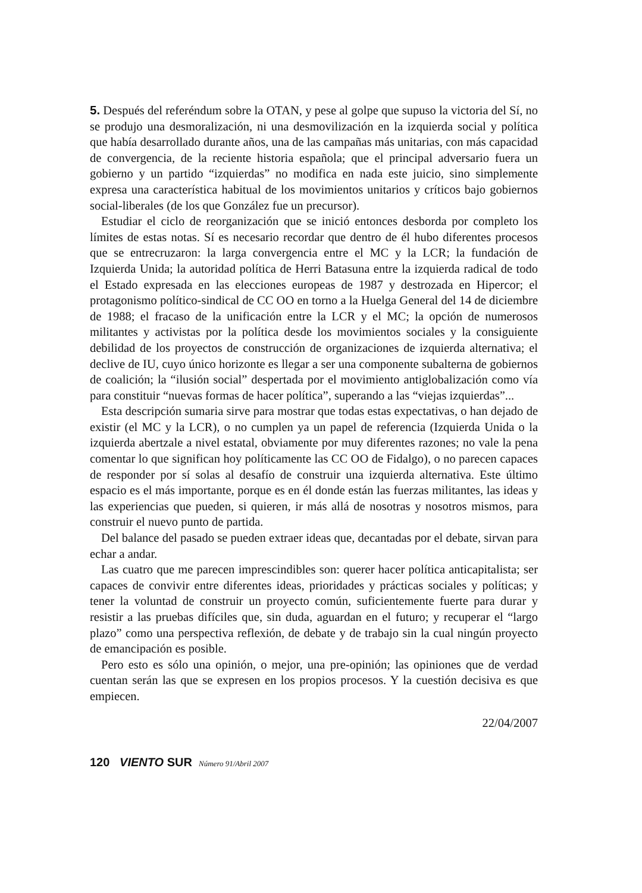5. Después del referéndum sobre la OTAN, y pese al golpe que supuso la victoria del Sí, no se produjo una desmoralización, ni una desmovilización en la izquierda social y política que había desarrollado durante años, una de las campañas más unitarias, con más capacidad de convergencia, de la reciente historia española; que el principal adversario fuera un gobierno y un partido “izquierdas” no modifica en nada este juicio, sino simplemente expresa una característica habitual de los movimientos unitarios y críticos bajo gobiernos social-liberales (de los que González fue un precursor).
Estudiar el ciclo de reorganización que se inició entonces desborda por completo los límites de estas notas. Sí es necesario recordar que dentro de él hubo diferentes procesos que se entrecruzaron: la larga convergencia entre el MC y la LCR; la fundación de Izquierda Unida; la autoridad política de Herri Batasuna entre la izquierda radical de todo el Estado expresada en las elecciones europeas de 1987 y destrozada en Hipercor; el protagonismo político-sindical de CC OO en torno a la Huelga General del 14 de diciembre de 1988; el fracaso de la unificación entre la LCR y el MC; la opción de numerosos militantes y activistas por la política desde los movimientos sociales y la consiguiente debilidad de los proyectos de construcción de organizaciones de izquierda alternativa; el declive de IU, cuyo único horizonte es llegar a ser una componente subalterna de gobiernos de coalición; la “ilusión social” despertada por el movimiento antiglobalización como vía para constituir “nuevas formas de hacer política”, superando a las “viejas izquierdas”...
Esta descripción sumaria sirve para mostrar que todas estas expectativas, o han dejado de existir (el MC y la LCR), o no cumplen ya un papel de referencia (Izquierda Unida o la izquierda abertzale a nivel estatal, obviamente por muy diferentes razones; no vale la pena comentar lo que significan hoy políticamente las CC OO de Fidalgo), o no parecen capaces de responder por sí solas al desafío de construir una izquierda alternativa. Este último espacio es el más importante, porque es en él donde están las fuerzas militantes, las ideas y las experiencias que pueden, si quieren, ir más allá de nosotras y nosotros mismos, para construir el nuevo punto de partida.
Del balance del pasado se pueden extraer ideas que, decantadas por el debate, sirvan para echar a andar.
Las cuatro que me parecen imprescindibles son: querer hacer política anticapitalista; ser capaces de convivir entre diferentes ideas, prioridades y prácticas sociales y políticas; y tener la voluntad de construir un proyecto común, suficientemente fuerte para durar y resistir a las pruebas difíciles que, sin duda, aguardan en el futuro; y recuperar el “largo plazo” como una perspectiva reflexión, de debate y de trabajo sin la cual ningún proyecto de emancipación es posible.
Pero esto es sólo una opinión, o mejor, una pre-opinión; las opiniones que de verdad cuentan serán las que se expresen en los propios procesos. Y la cuestión decisiva es que empiecen.
22/04/2007
120 VIENTO SUR Número 91/Abril 2007